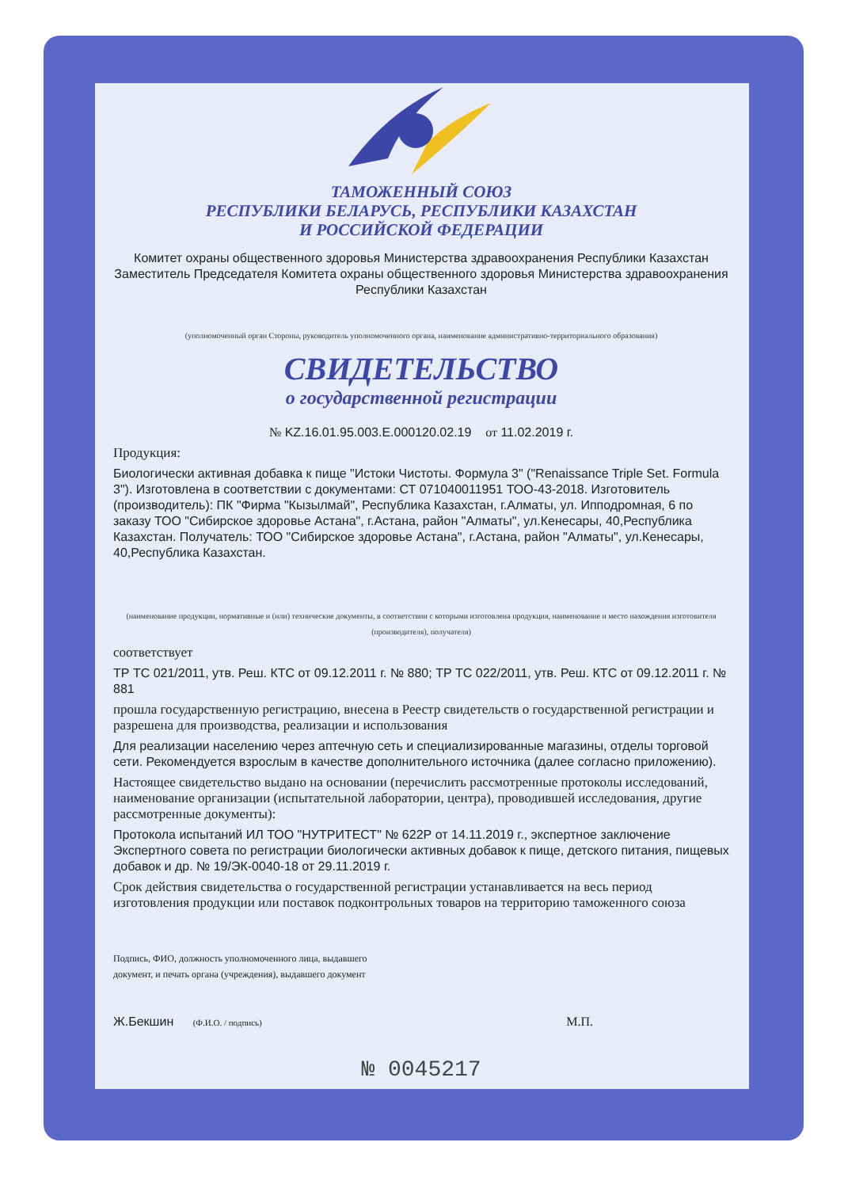ТАМОЖЕННЫЙ СОЮЗ
РЕСПУБЛИКИ БЕЛАРУСЬ, РЕСПУБЛИКИ КАЗАХСТАН
И РОССИЙСКОЙ ФЕДЕРАЦИИ
Комитет охраны общественного здоровья Министерства здравоохранения Республики Казахстан Заместитель Председателя Комитета охраны общественного здоровья Министерства здравоохранения Республики Казахстан
(уполномоченный орган Стороны, руководитель уполномоченного органа, наименование административно-территориального образования)
СВИДЕТЕЛЬСТВО
о государственной регистрации
№ KZ.16.01.95.003.E.000120.02.19 от 11.02.2019 г.
Продукция:
Биологически активная добавка к пище "Истоки Чистоты. Формула 3" ("Renaissance Triple Set. Formula 3"). Изготовлена в соответствии с документами: СТ 071040011951 ТОО-43-2018. Изготовитель (производитель): ПК "Фирма "Кызылмай", Республика Казахстан, г.Алматы, ул. Ипподромная, 6 по заказу ТОО "Сибирское здоровье Астана", г.Астана, район "Алматы", ул.Кенесары, 40,Республика Казахстан. Получатель: ТОО "Сибирское здоровье Астана", г.Астана, район "Алматы", ул.Кенесары, 40,Республика Казахстан.
(наименование продукции, нормативные и (или) технические документы, в соответствии с которыми изготовлена продукция, наименование и место нахождения изготовителя (производителя), получателя)
соответствует
ТР ТС 021/2011, утв. Реш. КТС от 09.12.2011 г. № 880; ТР ТС 022/2011, утв. Реш. КТС от 09.12.2011 г. № 881
прошла государственную регистрацию, внесена в Реестр свидетельств о государственной регистрации и разрешена для производства, реализации и использования
Для реализации населению через аптечную сеть и специализированные магазины, отделы торговой сети. Рекомендуется взрослым в качестве дополнительного источника (далее согласно приложению).
Настоящее свидетельство выдано на основании (перечислить рассмотренные протоколы исследований, наименование организации (испытательной лаборатории, центра), проводившей исследования, другие рассмотренные документы):
Протокола испытаний ИЛ ТОО "НУТРИТЕСТ" № 622Р от 14.11.2019 г., экспертное заключение Экспертного совета по регистрации биологически активных добавок к пище, детского питания, пищевых добавок и др. № 19/ЭК-0040-18 от 29.11.2019 г.
Срок действия свидетельства о государственной регистрации устанавливается на весь период изготовления продукции или поставок подконтрольных товаров на территорию таможенного союза
Подпись, ФИО, должность уполномоченного лица, выдавшего документ, и печать органа (учреждения), выдавшего документ
Ж.Бекшин (Ф.И.О. / подпись) М.П.
№ 0045217